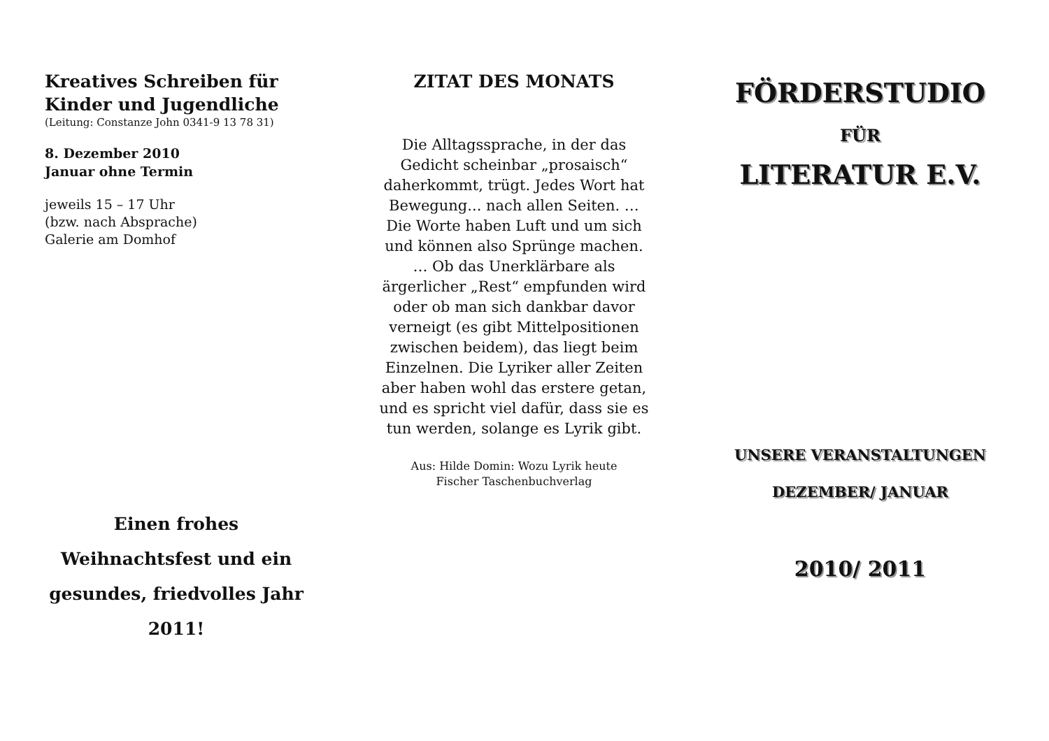Kreatives Schreiben für Kinder und Jugendliche
(Leitung: Constanze John 0341-9 13 78 31)
8. Dezember 2010
Januar ohne Termin
jeweils 15 – 17 Uhr
(bzw. nach Absprache)
Galerie am Domhof
Einen frohes
Weihnachtsfest und ein
gesundes, friedvolles Jahr
2011!
ZITAT DES MONATS
Die Alltagssprache, in der das Gedicht scheinbar „prosaisch“ daherkommt, trügt. Jedes Wort hat Bewegung... nach allen Seiten. … Die Worte haben Luft und um sich und können also Sprünge machen. … Ob das Unerklärbare als ärgerlicher „Rest“ empfunden wird oder ob man sich dankbar davor verneigt (es gibt Mittelpositionen zwischen beidem), das liegt beim Einzelnen. Die Lyriker aller Zeiten aber haben wohl das erstere getan, und es spricht viel dafür, dass sie es tun werden, solange es Lyrik gibt.
Aus: Hilde Domin: Wozu Lyrik heute
Fischer Taschenbuchverlag
FÖRDERSTUDIO
FÜR
LITERATUR E.V.
UNSERE VERANSTALTUNGEN
DEZEMBER/ JANUAR
2010/ 2011